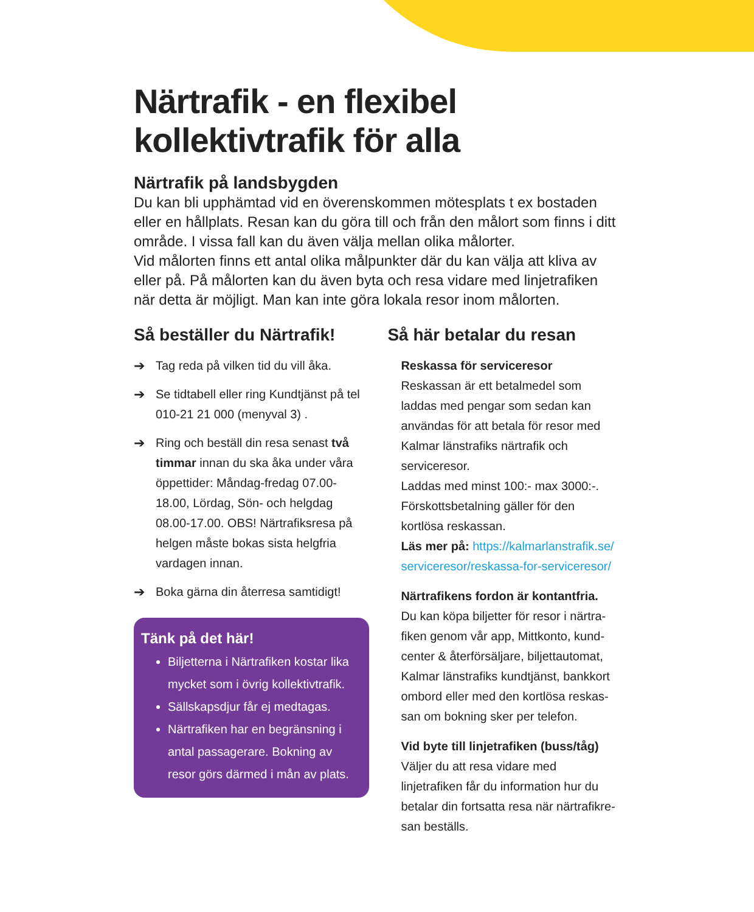Närtrafik - en flexibel
kollektivtrafik för alla
Närtrafik på landsbygden
Du kan bli upphämtad vid en överenskommen mötesplats t ex bostaden eller en hållplats. Resan kan du göra till och från den målort som finns i ditt område. I vissa fall kan du även välja mellan olika målorter.
Vid målorten finns ett antal olika målpunkter där du kan välja att kliva av eller på. På målorten kan du även byta och resa vidare med linjetrafiken när detta är möjligt. Man kan inte göra lokala resor inom målorten.
Så beställer du Närtrafik!
➔ Tag reda på vilken tid du vill åka.
➔ Se tidtabell eller ring Kundtjänst på tel 010-21 21 000 (menyval 3) .
➔ Ring och beställ din resa senast två timmar innan du ska åka under våra öppettider: Måndag-fredag 07.00-18.00, Lördag, Sön- och helgdag 08.00-17.00. OBS! Närtrafiksresa på helgen måste bokas sista helgfria vardagen innan.
➔ Boka gärna din återresa samtidigt!
Tänk på det här!
Biljetterna i Närtrafiken kostar lika mycket som i övrig kollektivtrafik.
Sällskapsdjur får ej medtagas.
Närtrafiken har en begränsning i antal passagerare. Bokning av resor görs därmed i mån av plats.
Så här betalar du resan
Reskassa för serviceresor
Reskassan är ett betalmedel som laddas med pengar som sedan kan användas för att betala för resor med Kalmar länstrafiks närtrafik och serviceresor.
Laddas med minst 100:- max 3000:-.
Förskottsbetalning gäller för den kortlösa reskassan.
Läs mer på: https://kalmarlanstrafik.se/ serviceresor/reskassa-for-serviceresor/
Närtrafikens fordon är kontantfria.
Du kan köpa biljetter för resor i närtra-fiken genom vår app, Mittkonto, kund-center & återförsäljare, biljettautomat, Kalmar länstrafiks kundtjänst, bankkort ombord eller med den kortlösa reskas-san om bokning sker per telefon.
Vid byte till linjetrafiken (buss/tåg)
Väljer du att resa vidare med linjetrafiken får du information hur du betalar din fortsatta resa när närtrafikre-san beställs.